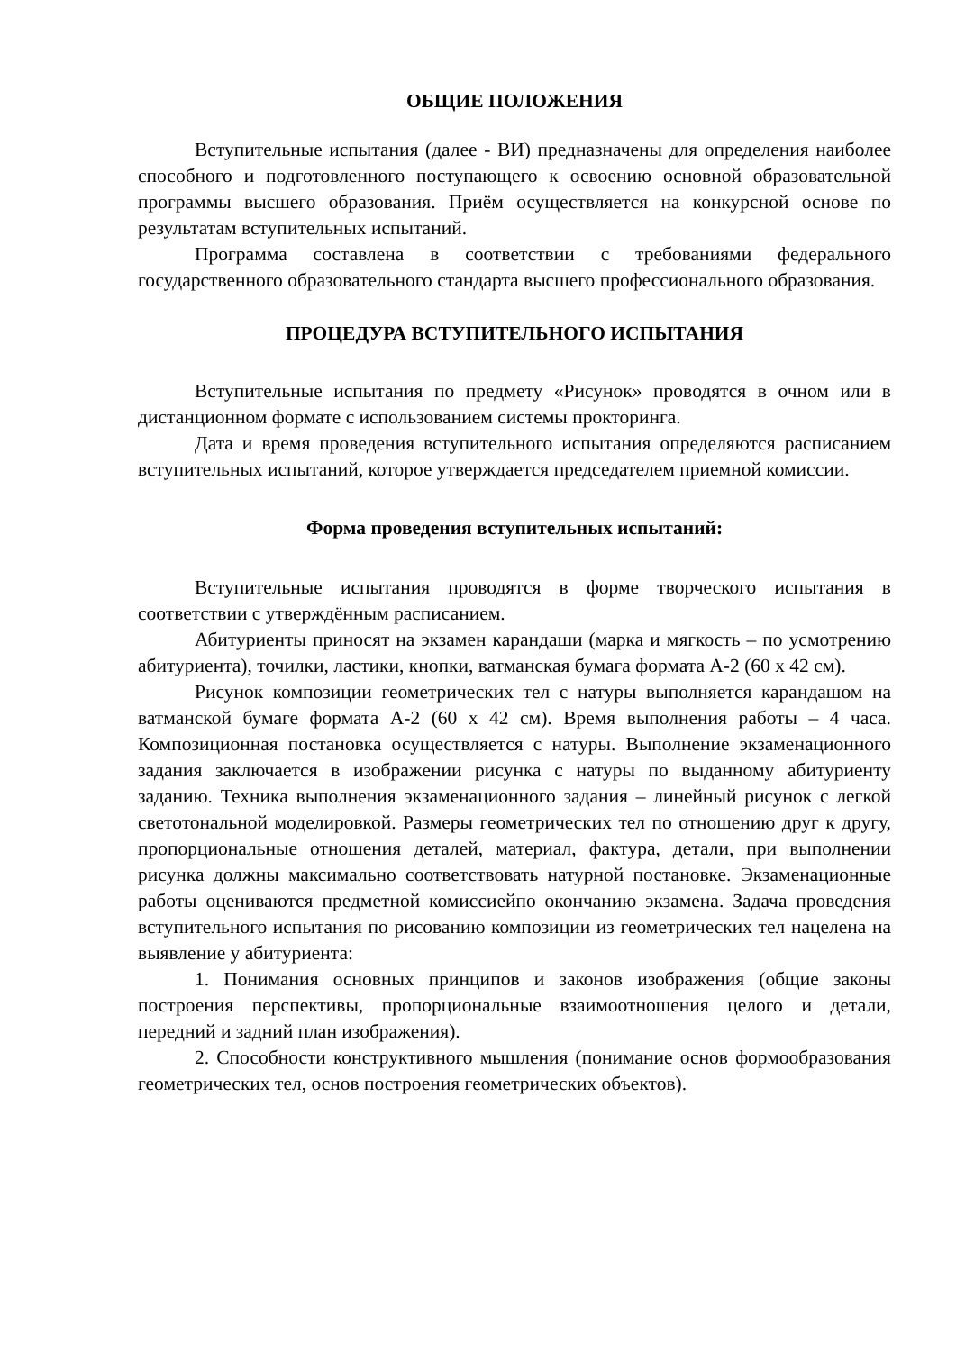ОБЩИЕ ПОЛОЖЕНИЯ
Вступительные испытания (далее - ВИ) предназначены для определения наиболее способного и подготовленного поступающего к освоению основной образовательной программы высшего образования. Приём осуществляется на конкурсной основе по результатам вступительных испытаний.
Программа составлена в соответствии с требованиями федерального государственного образовательного стандарта высшего профессионального образования.
ПРОЦЕДУРА ВСТУПИТЕЛЬНОГО ИСПЫТАНИЯ
Вступительные испытания по предмету «Рисунок» проводятся в очном или в дистанционном формате с использованием системы прокторинга.
Дата и время проведения вступительного испытания определяются расписанием вступительных испытаний, которое утверждается председателем приемной комиссии.
Форма проведения вступительных испытаний:
Вступительные испытания проводятся в форме творческого испытания в соответствии с утверждённым расписанием.
Абитуриенты приносят на экзамен карандаши (марка и мягкость – по усмотрению абитуриента), точилки, ластики, кнопки, ватманская бумага формата А-2 (60 х 42 см).
Рисунок композиции геометрических тел с натуры выполняется карандашом на ватманской бумаге формата А-2 (60 х 42 см). Время выполнения работы – 4 часа. Композиционная постановка осуществляется с натуры. Выполнение экзаменационного задания заключается в изображении рисунка с натуры по выданному абитуриенту заданию. Техника выполнения экзаменационного задания – линейный рисунок с легкой светотональной моделировкой. Размеры геометрических тел по отношению друг к другу, пропорциональные отношения деталей, материал, фактура, детали, при выполнении рисунка должны максимально соответствовать натурной постановке. Экзаменационные работы оцениваются предметной комиссиейпо окончанию экзамена. Задача проведения вступительного испытания по рисованию композиции из геометрических тел нацелена на выявление у абитуриента:
1. Понимания основных принципов и законов изображения (общие законы построения перспективы, пропорциональные взаимоотношения целого и детали, передний и задний план изображения).
2. Способности конструктивного мышления (понимание основ формообразования геометрических тел, основ построения геометрических объектов).